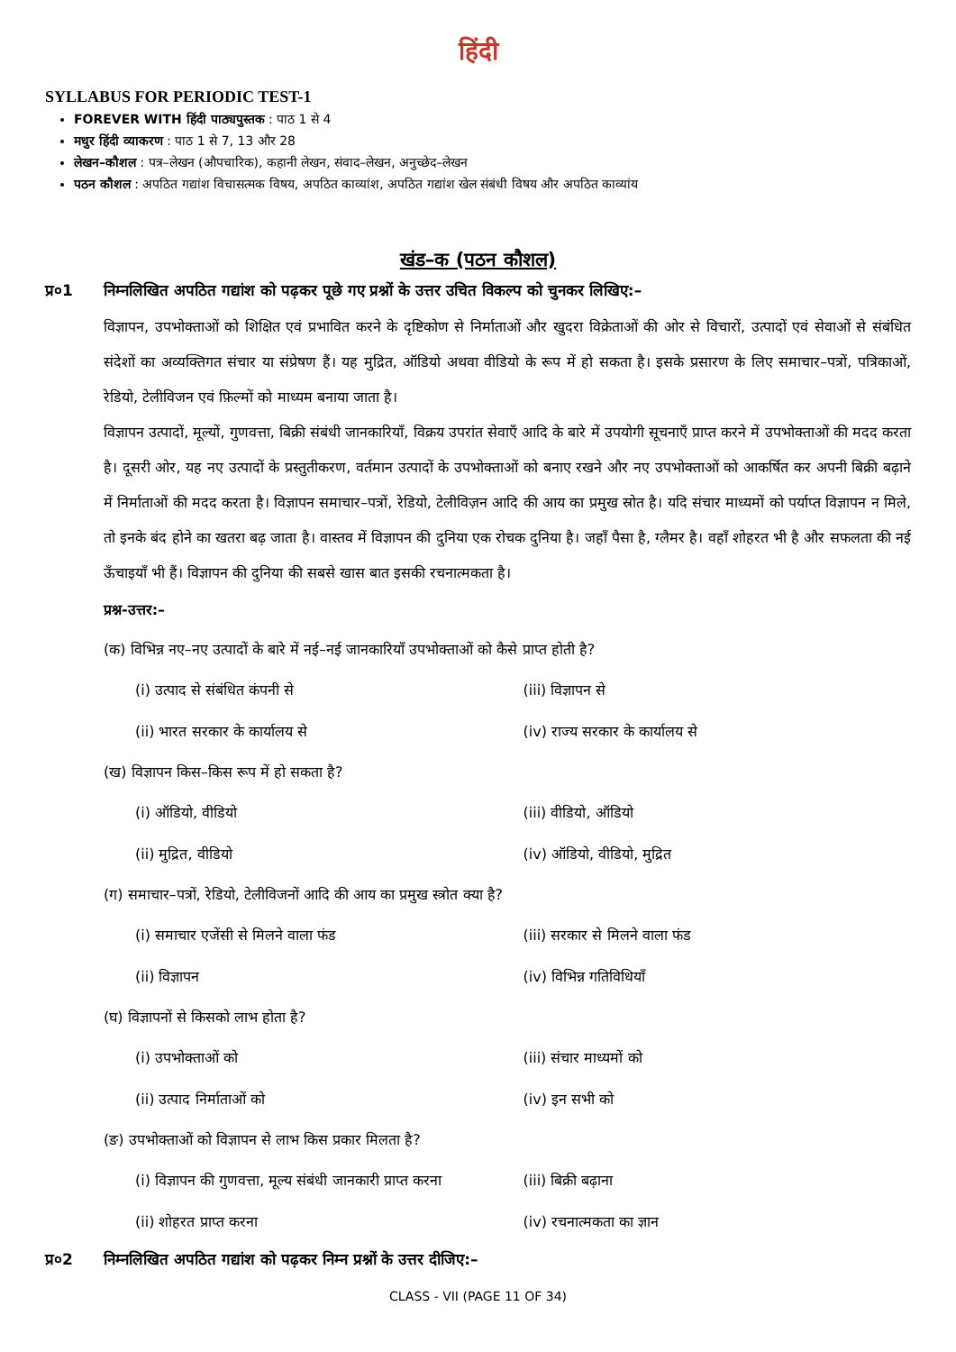हिंदी
SYLLABUS FOR PERIODIC TEST-1
FOREVER WITH हिंदी पाठ्यपुस्तक : पाठ 1 से 4
मधुर हिंदी व्याकरण : पाठ 1 से 7, 13 और 28
लेखन–कौशल : पत्र–लेखन (औपचारिक), कहानी लेखन, संवाद–लेखन, अनुच्छेद–लेखन
पठन कौशल : अपठित गद्यांश विचासत्मक विषय, अपठित काव्यांश, अपठित गद्यांश खेल संबंधी विषय और अपठित काव्यांय
खंड–क (पठन कौशल)
प्र०1 निम्नलिखित अपठित गद्यांश को पढ़कर पूछे गए प्रश्नों के उत्तर उचित विकल्प को चुनकर लिखिए:–
विज्ञापन, उपभोक्ताओं को शिक्षित एवं प्रभावित करने के दृष्टिकोण से निर्माताओं और खुदरा विक्रेताओं की ओर से विचारों, उत्पादों एवं सेवाओं से संबंधित संदेशों का अव्यक्तिगत संचार या संप्रेषण हैं। यह मुद्रित, ऑडियो अथवा वीडियो के रूप में हो सकता है। इसके प्रसारण के लिए समाचार–पत्रों, पत्रिकाओं, रेडियो, टेलीविजन एवं फ़िल्मों को माध्यम बनाया जाता है।
विज्ञापन उत्पादों, मूल्यों, गुणवत्ता, बिक्री संबंधी जानकारियाँ, विक्रय उपरांत सेवाएँ आदि के बारे में उपयोगी सूचनाएँ प्राप्त करने में उपभोक्ताओं की मदद करता है। दूसरी ओर, यह नए उत्पादों के प्रस्तुतीकरण, वर्तमान उत्पादों के उपभोक्ताओं को बनाए रखने और नए उपभोक्ताओं को आकर्षित कर अपनी बिक्री बढ़ाने में निर्माताओं की मदद करता है। विज्ञापन समाचार–पत्रों, रेडियो, टेलीविज़न आदि की आय का प्रमुख स्रोत है। यदि संचार माध्यमों को पर्याप्त विज्ञापन न मिले, तो इनके बंद होने का खतरा बढ़ जाता है। वास्तव में विज्ञापन की दुनिया एक रोचक दुनिया है। जहाँ पैसा है, ग्लैमर है। वहाँ शोहरत भी है और सफलता की नई ऊँचाइयाँ भी हैं। विज्ञापन की दुनिया की सबसे खास बात इसकी रचनात्मकता है।
प्रश्न-उत्तर:–
(क) विभिन्न नए–नए उत्पादों के बारे में नई–नई जानकारियाँ उपभोक्ताओं को कैसे प्राप्त होती है?
(i) उत्पाद से संबंधित कंपनी से (iii) विज्ञापन से
(ii) भारत सरकार के कार्यालय से (iv) राज्य सरकार के कार्यालय से
(ख) विज्ञापन किस–किस रूप में हो सकता है?
(i) ऑडियो, वीडियो (iii) वीडियो, ऑडियो
(ii) मुद्रित, वीडियो (iv) ऑडियो, वीडियो, मुद्रित
(ग) समाचार–पत्रों, रेडियो, टेलीविजनों आदि की आय का प्रमुख स्त्रोत क्या है?
(i) समाचार एजेंसी से मिलने वाला फंड (iii) सरकार से मिलने वाला फंड
(ii) विज्ञापन (iv) विभिन्न गतिविधियाँ
(घ) विज्ञापनों से किसको लाभ होता है?
(i) उपभोक्ताओं को (iii) संचार माध्यमों को
(ii) उत्पाद निर्माताओं को (iv) इन सभी को
(ङ) उपभोक्ताओं को विज्ञापन से लाभ किस प्रकार मिलता है?
(i) विज्ञापन की गुणवत्ता, मूल्य संबंधी जानकारी प्राप्त करना
(iii) बिक्री बढ़ाना
(ii) शोहरत प्राप्त करना (iv) रचनात्मकता का ज्ञान
प्र०2 निम्नलिखित अपठित गद्यांश को पढ़कर निम्न प्रश्नों के उत्तर दीजिए:–
CLASS - VII (PAGE 11 OF 34)